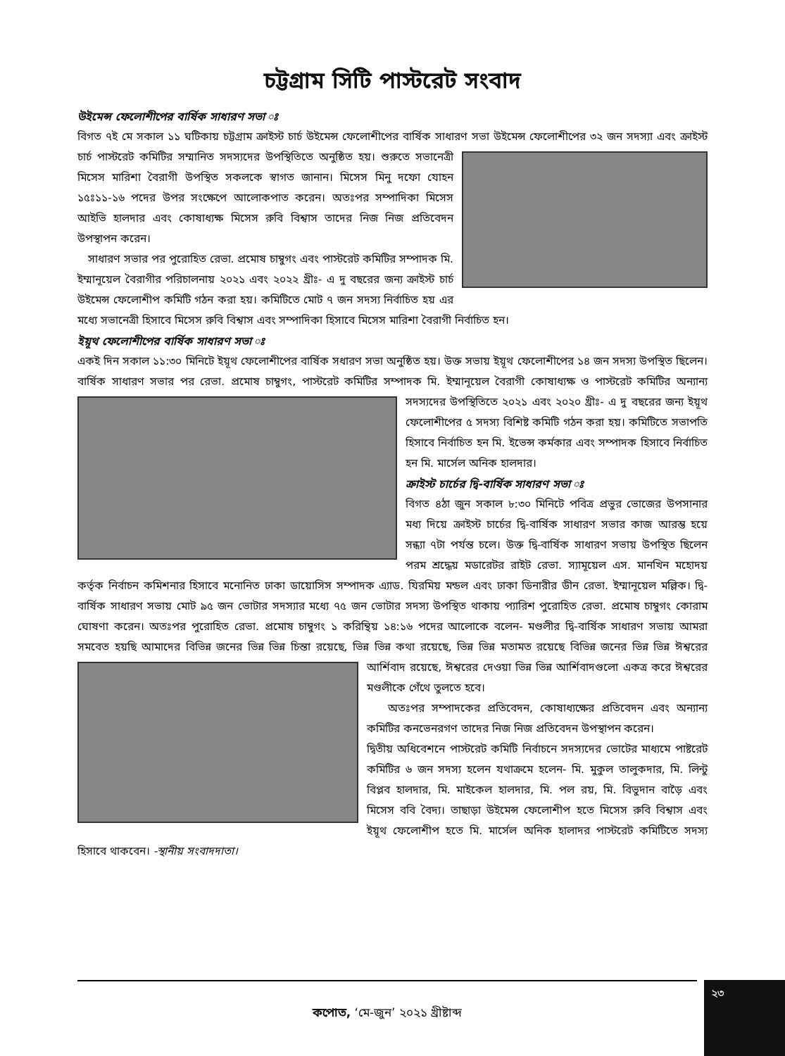চট্টগ্রাম সিটি পাস্টরেট সংবাদ
উইমেন্স ফেলোশীপের বার্ষিক সাধারণ সভা ঃ
বিগত ৭ই মে সকাল ১১ ঘটিকায় চট্টগ্রাম ক্রাইস্ট চার্চ উইমেন্স ফেলোশীপের বার্ষিক সাধারণ সভা উইমেন্স ফেলোশীপের ৩২ জন সদস্যা এবং ক্রাইস্ট চার্চ পাস্টরেট কমিটির সম্মানিত সদস্যদের উপস্থিতিতে অনুষ্ঠিত হয়। শুরুতে সভানেত্রী মিসেস মারিশা বৈরাগী উপস্থিত সকলকে স্বাগত জানান। মিসেস মিনু দফো যোহন ১৫ঃ১১-১৬ পদের উপর সংক্ষেপে আলোকপাত করেন। অতঃপর সম্পাদিকা মিসেস আইভি হালদার এবং কোষাধ্যক্ষ মিসেস রুবি বিশ্বাস তাদের নিজ নিজ প্রতিবেদন উপস্থাপন করেন।
সাধারণ সভার পর পুরোহিত রেভা. প্রমোষ চাম্বুগং এবং পাস্টরেট কমিটির সম্পাদক মি. ইম্মানূয়েল বৈরাগীর পরিচালনায় ২০২১ এবং ২০২২ খ্রীঃ- এ দু বছরের জন্য ক্রাইস্ট চার্চ উইমেন্স ফেলোশীপ কমিটি গঠন করা হয়। কমিটিতে মোট ৭ জন সদস্য নির্বাচিত হয় এর মধ্যে সভানেত্রী হিসাবে মিসেস রুবি বিশ্বাস এবং সম্পাদিকা হিসাবে মিসেস মারিশা বৈরাগী নির্বাচিত হন।
ইয়ূথ ফেলোশীপের বার্ষিক সাধারণ সভা ঃ
একই দিন সকাল ১১:৩০ মিনিটে ইয়ূথ ফেলোশীপের বার্ষিক সধারণ সভা অনুষ্ঠিত হয়। উক্ত সভায় ইয়ূথ ফেলোশীপের ১৪ জন সদস্য উপস্থিত ছিলেন। বার্ষিক সাধারণ সভার পর রেভা. প্রমোষ চাম্বুগং, পাস্টরেট কমিটির সম্পাদক মি. ইম্মানূয়েল বৈরাগী কোষাধ্যক্ষ ও পাস্টরেট কমিটির অন্যান্য সদস্যদের উপস্থিতিতে ২০২১ এবং ২০২০ খ্রীঃ- এ দু বছরের জন্য ইয়ূথ ফেলোশীপের ৫ সদস্য বিশিষ্ট কমিটি গঠন করা হয়। কমিটিতে সভাপতি হিসাবে নির্বাচিত হন মি. ইভেন্স কর্মকার এবং সম্পাদক হিসাবে নির্বাচিত হন মি. মার্সেল অনিক হালদার।
ক্রাইস্ট চার্চের দ্বি-বার্ষিক সাধারণ সভা ঃ
বিগত ৪ঠা জুন সকাল ৮:৩০ মিনিটে পবিত্র প্রভুর ভোজের উপসানার মধ্য দিয়ে ক্রাইস্ট চার্চের দ্বি-বার্ষিক সাধারণ সভার কাজ আরম্ভ হয়ে সন্ধ্যা ৭টা পর্যন্ত চলে। উক্ত দ্বি-বার্ষিক সাধারণ সভায় উপস্থিত ছিলেন পরম শ্রদ্ধেয় মডারেটর রাইট রেভা. স্যামূয়েল এস. মানখিন মহোদয় কর্তৃক নির্বাচন কমিশনার হিসাবে মনোনিত ঢাকা ডায়োসিস সম্পাদক এ্যাড. যিরমিয় মন্ডল এবং ঢাকা ডিনারীর ডীন রেভা. ইম্মানূয়েল মল্লিক। দ্বি-বার্ষিক সাধারণ সভায় মোট ৯৫ জন ভোটার সদস্যার মধ্যে ৭৫ জন ভোটার সদস্য উপস্থিত থাকায় প্যারিশ পুরোহিত রেভা. প্রমোষ চাম্বুগং কোরাম ঘোষণা করেন। অতঃপর পুরোহিত রেভা. প্রমোষ চাম্বুগং ১ করিন্থিয় ১৪:১৬ পদের আলোকে বলেন- মণ্ডলীর দ্বি-বার্ষিক সাধারণ সভায় আমরা সমবেত হয়ছি আমাদের বিভিন্ন জনের ভিন্ন ভিন্ন চিন্তা রয়েছে, ভিন্ন ভিন্ন কথা রয়েছে, ভিন্ন ভিন্ন মতামত রয়েছে বিভিন্ন জনের ভিন্ন ভিন্ন ঈশ্বরের আর্শিবাদ রয়েছে, ঈশ্বরের দেওয়া ভিন্ন ভিন্ন আর্শিবাদগুলো একত্র করে ঈশ্বরের মণ্ডলীকে গেঁথে তুলতে হবে।
অতঃপর সম্পাদকের প্রতিবেদন, কোষাধ্যক্ষের প্রতিবেদন এবং অন্যান্য কমিটির কনভেনরগণ তাদের নিজ নিজ প্রতিবেদন উপস্থাপন করেন।
দ্বিতীয় অধিবেশনে পাস্টরেট কমিটি নির্বাচনে সদস্যদের ভোটের মাধ্যমে পাষ্টরেট কমিটির ৬ জন সদস্য হলেন যথাক্রমে হলেন- মি. মুকুল তালুকদার, মি. লিন্টু বিপ্লব হালদার, মি. মাইকেল হালদার, মি. পল রয়, মি. বিভুদান বাড়ৈ এবং মিসেস ববি বৈদ্য। তাছাড়া উইমেন্স ফেলোশীপ হতে মিসেস রুবি বিশ্বাস এবং ইয়ূথ ফেলোশীপ হতে মি. মার্সেল অনিক হালাদর পাস্টরেট কমিটিতে সদস্য হিসাবে থাকবেন। -স্থানীয় সংবাদদাতা।
কপোত, ‘মে-জুন’ ২০২১ খ্রীষ্টাব্দ ২৩